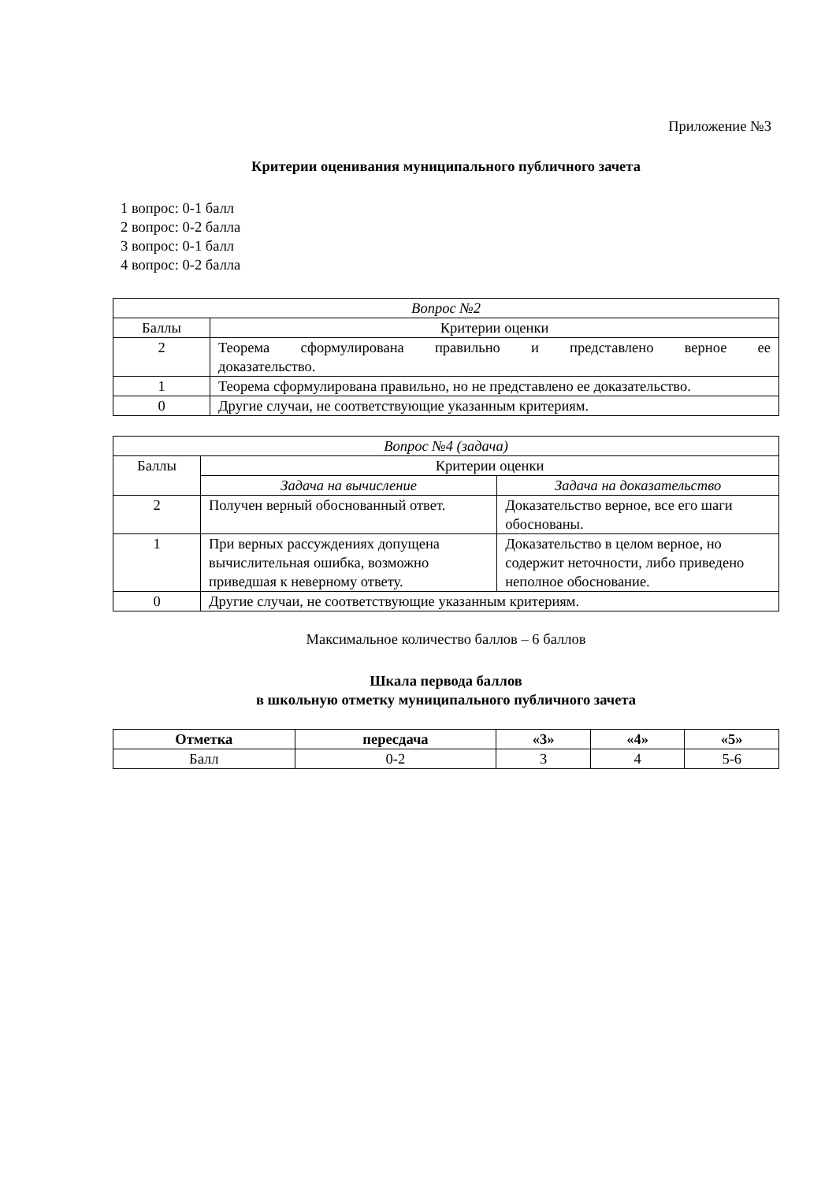Приложение №3
Критерии оценивания муниципального публичного зачета
1 вопрос: 0-1 балл
2 вопрос: 0-2 балла
3 вопрос: 0-1 балл
4 вопрос: 0-2 балла
| Вопрос №2 | |
| Баллы | Критерии оценки |
| 2 | Теорема сформулирована правильно и представлено верное ее доказательство. |
| 1 | Теорема сформулирована правильно, но не представлено ее доказательство. |
| 0 | Другие случаи, не соответствующие указанным критериям. |
| Вопрос №4 (задача) | | |
| Баллы | Критерии оценки | |
| | Задача на вычисление | Задача на доказательство |
| 2 | Получен верный обоснованный ответ. | Доказательство верное, все его шаги обоснованы. |
| 1 | При верных рассуждениях допущена вычислительная ошибка, возможно приведшая к неверному ответу. | Доказательство в целом верное, но содержит неточности, либо приведено неполное обоснование. |
| 0 | Другие случаи, не соответствующие указанным критериям. | |
Максимальное количество баллов – 6 баллов
Шкала первода баллов
в школьную отметку муниципального публичного зачета
| Отметка | пересдача | «3» | «4» | «5» |
| --- | --- | --- | --- | --- |
| Балл | 0-2 | 3 | 4 | 5-6 |